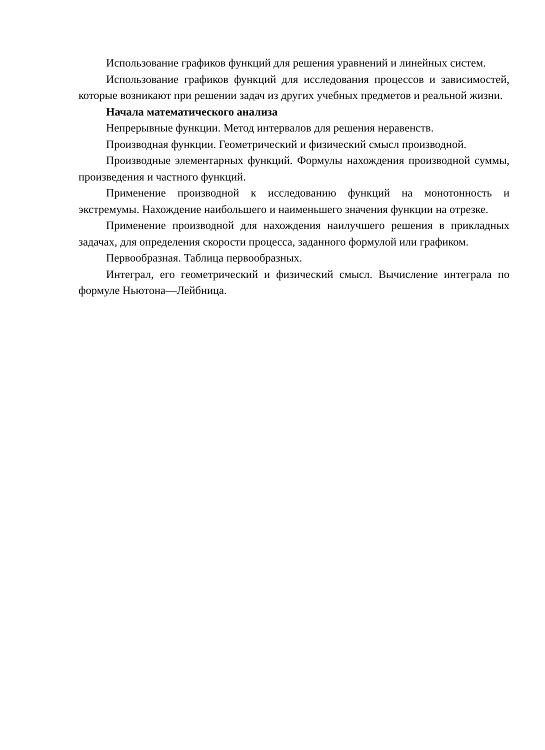Использование графиков функций для решения уравнений и линейных систем.
Использование графиков функций для исследования процессов и зависимостей, которые возникают при решении задач из других учебных предметов и реальной жизни.
Начала математического анализа
Непрерывные функции. Метод интервалов для решения неравенств.
Производная функции. Геометрический и физический смысл производной.
Производные элементарных функций. Формулы нахождения производной суммы, произведения и частного функций.
Применение производной к исследованию функций на монотонность и экстремумы. Нахождение наибольшего и наименьшего значения функции на отрезке.
Применение производной для нахождения наилучшего решения в прикладных задачах, для определения скорости процесса, заданного формулой или графиком.
Первообразная. Таблица первообразных.
Интеграл, его геометрический и физический смысл. Вычисление интеграла по формуле Ньютона—Лейбница.